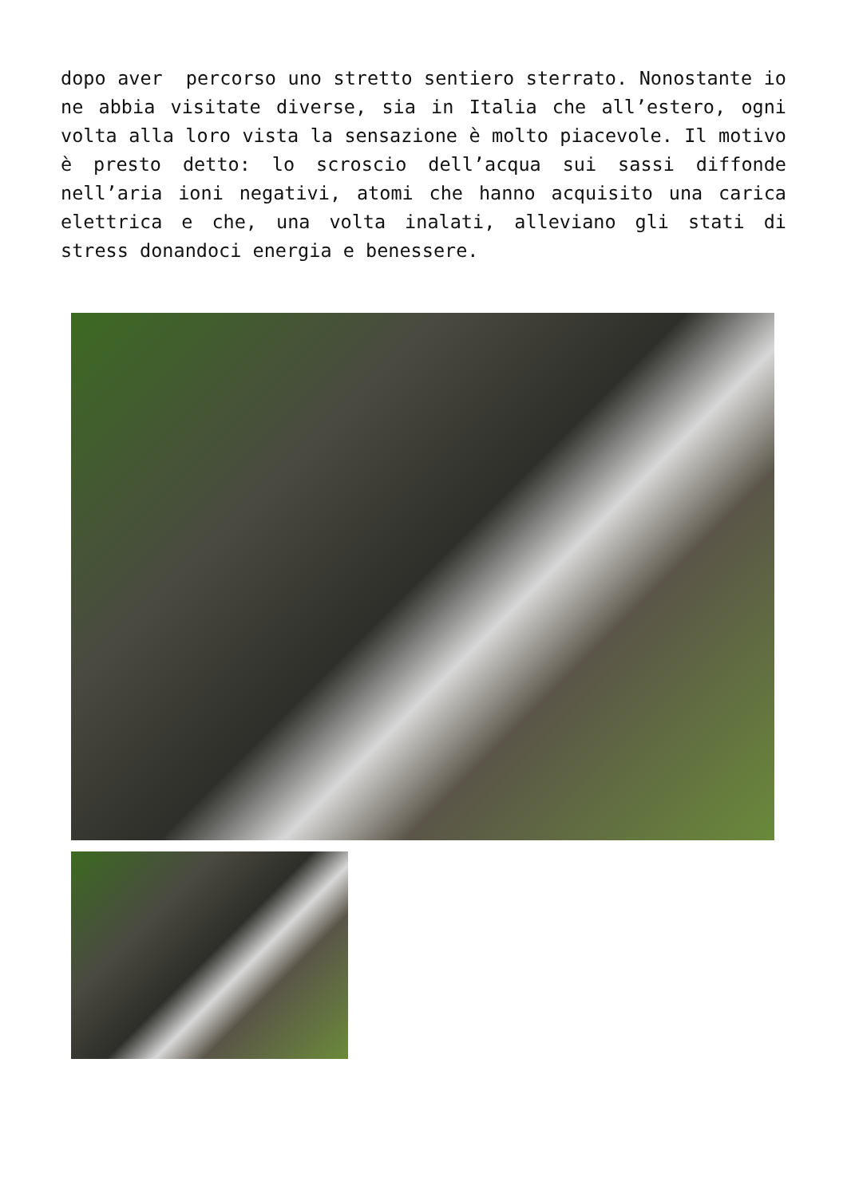dopo aver percorso uno stretto sentiero sterrato. Nonostante io ne abbia visitate diverse, sia in Italia che all’estero, ogni volta alla loro vista la sensazione è molto piacevole. Il motivo è presto detto: lo scroscio dell’acqua sui sassi diffonde nell’aria ioni negativi, atomi che hanno acquisito una carica elettrica e che, una volta inalati, alleviano gli stati di stress donandoci energia e benessere.